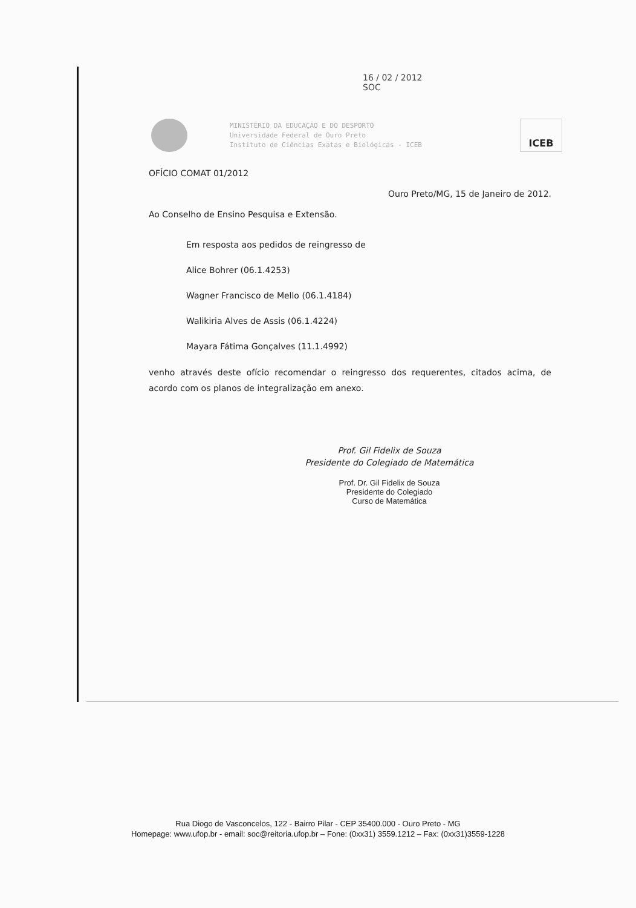16 / 02 / 2012
SOC
MINISTÉRIO DA EDUCAÇÃO E DO DESPORTO
Universidade Federal de Ouro Preto
Instituto de Ciências Exatas e Biológicas - ICEB
ICEB
OFÍCIO COMAT 01/2012
Ouro Preto/MG, 15 de Janeiro de 2012.
Ao Conselho de Ensino Pesquisa e Extensão.
Em resposta aos pedidos de reingresso de
Alice Bohrer (06.1.4253)
Wagner Francisco de Mello (06.1.4184)
Walikiria Alves de Assis (06.1.4224)
Mayara Fátima Gonçalves (11.1.4992)
venho através deste ofício recomendar o reingresso dos requerentes, citados acima, de acordo com os planos de integralização em anexo.
Prof. Gil Fidelix de Souza
Presidente do Colegiado de Matemática
Prof. Dr. Gil Fidelix de Souza
Presidente do Colegiado
Curso de Matemática
Rua Diogo de Vasconcelos, 122 - Bairro Pilar - CEP 35400.000 - Ouro Preto - MG
Homepage: www.ufop.br - email: soc@reitoria.ufop.br – Fone: (0xx31) 3559.1212 – Fax: (0xx31)3559-1228